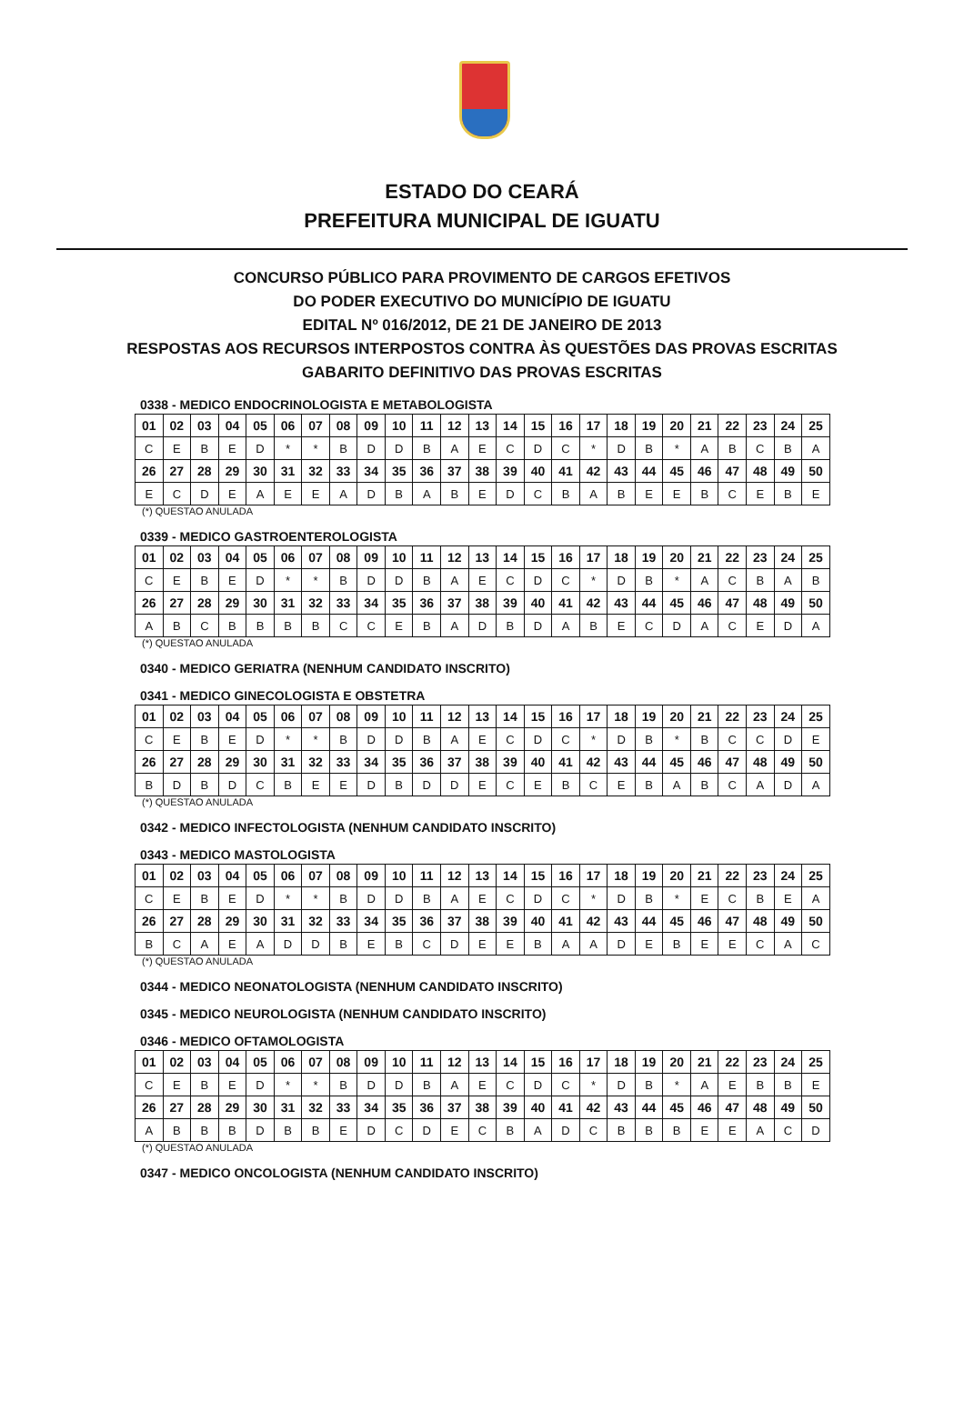ESTADO DO CEARÁ
PREFEITURA MUNICIPAL DE IGUATU
CONCURSO PÚBLICO PARA PROVIMENTO DE CARGOS EFETIVOS
DO PODER EXECUTIVO DO MUNICÍPIO DE IGUATU
EDITAL Nº 016/2012, DE 21 DE JANEIRO DE 2013
RESPOSTAS AOS RECURSOS INTERPOSTOS CONTRA ÀS QUESTÕES DAS PROVAS ESCRITAS
GABARITO DEFINITIVO DAS PROVAS ESCRITAS
0338 - MEDICO ENDOCRINOLOGISTA E METABOLOGISTA
| 01 | 02 | 03 | 04 | 05 | 06 | 07 | 08 | 09 | 10 | 11 | 12 | 13 | 14 | 15 | 16 | 17 | 18 | 19 | 20 | 21 | 22 | 23 | 24 | 25 |
| C | E | B | E | D | * | * | B | D | D | B | A | E | C | D | C | * | D | B | * | A | B | C | B | A |
| 26 | 27 | 28 | 29 | 30 | 31 | 32 | 33 | 34 | 35 | 36 | 37 | 38 | 39 | 40 | 41 | 42 | 43 | 44 | 45 | 46 | 47 | 48 | 49 | 50 |
| E | C | D | E | A | E | E | A | D | B | A | B | E | D | C | B | A | B | E | E | B | C | E | B | E |
(*) QUESTAO ANULADA
0339 - MEDICO GASTROENTEROLOGISTA
| 01 | 02 | 03 | 04 | 05 | 06 | 07 | 08 | 09 | 10 | 11 | 12 | 13 | 14 | 15 | 16 | 17 | 18 | 19 | 20 | 21 | 22 | 23 | 24 | 25 |
| C | E | B | E | D | * | * | B | D | D | B | A | E | C | D | C | * | D | B | * | A | C | B | A | B |
| 26 | 27 | 28 | 29 | 30 | 31 | 32 | 33 | 34 | 35 | 36 | 37 | 38 | 39 | 40 | 41 | 42 | 43 | 44 | 45 | 46 | 47 | 48 | 49 | 50 |
| A | B | C | B | B | B | B | C | C | E | B | A | D | B | D | A | B | E | C | D | A | C | E | D | A |
(*) QUESTAO ANULADA
0340 - MEDICO GERIATRA (NENHUM CANDIDATO INSCRITO)
0341 - MEDICO GINECOLOGISTA E OBSTETRA
| 01 | 02 | 03 | 04 | 05 | 06 | 07 | 08 | 09 | 10 | 11 | 12 | 13 | 14 | 15 | 16 | 17 | 18 | 19 | 20 | 21 | 22 | 23 | 24 | 25 |
| C | E | B | E | D | * | * | B | D | D | B | A | E | C | D | C | * | D | B | * | B | C | C | D | E |
| 26 | 27 | 28 | 29 | 30 | 31 | 32 | 33 | 34 | 35 | 36 | 37 | 38 | 39 | 40 | 41 | 42 | 43 | 44 | 45 | 46 | 47 | 48 | 49 | 50 |
| B | D | B | D | C | B | E | E | D | B | D | D | E | C | E | B | C | E | B | A | B | C | A | D | A |
(*) QUESTAO ANULADA
0342 - MEDICO INFECTOLOGISTA (NENHUM CANDIDATO INSCRITO)
0343 - MEDICO MASTOLOGISTA
| 01 | 02 | 03 | 04 | 05 | 06 | 07 | 08 | 09 | 10 | 11 | 12 | 13 | 14 | 15 | 16 | 17 | 18 | 19 | 20 | 21 | 22 | 23 | 24 | 25 |
| C | E | B | E | D | * | * | B | D | D | B | A | E | C | D | C | * | D | B | * | E | C | B | E | A |
| 26 | 27 | 28 | 29 | 30 | 31 | 32 | 33 | 34 | 35 | 36 | 37 | 38 | 39 | 40 | 41 | 42 | 43 | 44 | 45 | 46 | 47 | 48 | 49 | 50 |
| B | C | A | E | A | D | D | B | E | B | C | D | E | E | B | A | A | D | E | B | E | E | C | A | C |
(*) QUESTAO ANULADA
0344 - MEDICO NEONATOLOGISTA (NENHUM CANDIDATO INSCRITO)
0345 - MEDICO NEUROLOGISTA (NENHUM CANDIDATO INSCRITO)
0346 - MEDICO OFTAMOLOGISTA
| 01 | 02 | 03 | 04 | 05 | 06 | 07 | 08 | 09 | 10 | 11 | 12 | 13 | 14 | 15 | 16 | 17 | 18 | 19 | 20 | 21 | 22 | 23 | 24 | 25 |
| C | E | B | E | D | * | * | B | D | D | B | A | E | C | D | C | * | D | B | * | A | E | B | B | E |
| 26 | 27 | 28 | 29 | 30 | 31 | 32 | 33 | 34 | 35 | 36 | 37 | 38 | 39 | 40 | 41 | 42 | 43 | 44 | 45 | 46 | 47 | 48 | 49 | 50 |
| A | B | B | B | D | B | B | E | D | C | D | E | C | B | A | D | C | B | B | B | E | E | A | C | D |
(*) QUESTAO ANULADA
0347 - MEDICO ONCOLOGISTA (NENHUM CANDIDATO INSCRITO)